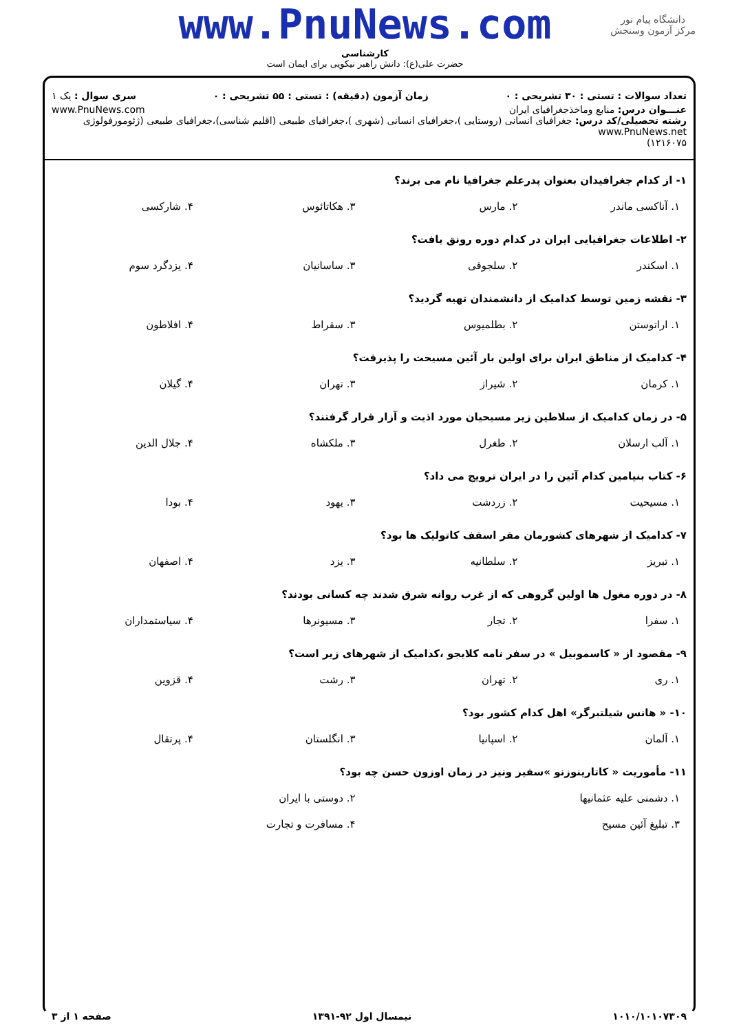دانشگاه پیام نور
مرکز آزمون وسنجش
www.PnuNews.com
کارشناسی
حضرت علی(ع): دانش راهبر نیکویی برای ایمان است
تعداد سوالات : تستی : ۳۰ تشریحی : ۰ زمان آزمون (دقیقه) : تستی : ۵۵ تشریحی : ۰ سری سوال : یک ۱
عنـــوان درس: منابع وماخذجغرافیای ایران www.PnuNews.com
رشته تحصیلی/کد درس: جغرافیای انسانی (روستایی )،جغرافیای انسانی (شهری )،جغرافیای طبیعی (اقلیم شناسی)،جغرافیای طبیعی (ژئومورفولوژی www.PnuNews.net
۱۲۱۶۰۷۵)
۱- از کدام جغرافیدان بعنوان پدرعلم جغرافیا نام می برند؟
| ۱. آناکسی ماندر | ۲. مارس | ۳. هکاتائوس | ۴. شارکسی |
۲- اطلاعات جغرافیایی ایران در کدام دوره رونق یافت؟
| ۱. اسکندر | ۲. سلجوقی | ۳. ساسانیان | ۴. یزدگرد سوم |
۳- نقشه زمین توسط کدامیک از دانشمندان تهیه گردید؟
| ۱. اراتوستن | ۲. بطلمیوس | ۳. سقراط | ۴. افلاطون |
۴- کدامیک از مناطق ایران برای اولین بار آئین مسیحت را پذیرفت؟
| ۱. کرمان | ۲. شیراز | ۳. تهران | ۴. گیلان |
۵- در زمان کدامیک از سلاطین زیر مسیحیان مورد اذیت و آزار قرار گرفتند؟
| ۱. آلب ارسلان | ۲. طغرل | ۳. ملکشاه | ۴. جلال الدین |
۶- کتاب بنیامین کدام آئین را در ایران ترویج می داد؟
| ۱. مسیحیت | ۲. زردشت | ۳. یهود | ۴. بودا |
۷- کدامیک از شهرهای کشورمان مقر اسقف کاتولیک ها بود؟
| ۱. تبریز | ۲. سلطانیه | ۳. یزد | ۴. اصفهان |
۸- در دوره مغول ها اولین گروهی که از غرب روانه شرق شدند چه کسانی بودند؟
| ۱. سفرا | ۲. تجار | ۳. مسیونرها | ۴. سیاستمداران |
۹- مقصود از « کاسموبیل » در سفر نامه کلایجو ،کدامیک از شهرهای زیر است؟
| ۱. ری | ۲. تهران | ۳. رشت | ۴. قزوین |
۱۰- « هانس شیلتبرگر» اهل کدام کشور بود؟
| ۱. آلمان | ۲. اسپانیا | ۳. انگلستان | ۴. پرتقال |
۱۱- مأموریت « کاتارینوزنو »سفیر ونیز در زمان اوزون حسن چه بود؟
| ۱. دشمنی علیه عثمانیها | ۲. دوستی با ایران |
| ۳. تبلیغ آئین مسیح | ۴. مسافرت و تجارت |
۱۰۱۰/۱۰۱۰۷۳۰۹ نیمسال اول ۹۲-۱۳۹۱ صفحه ۱ از ۳